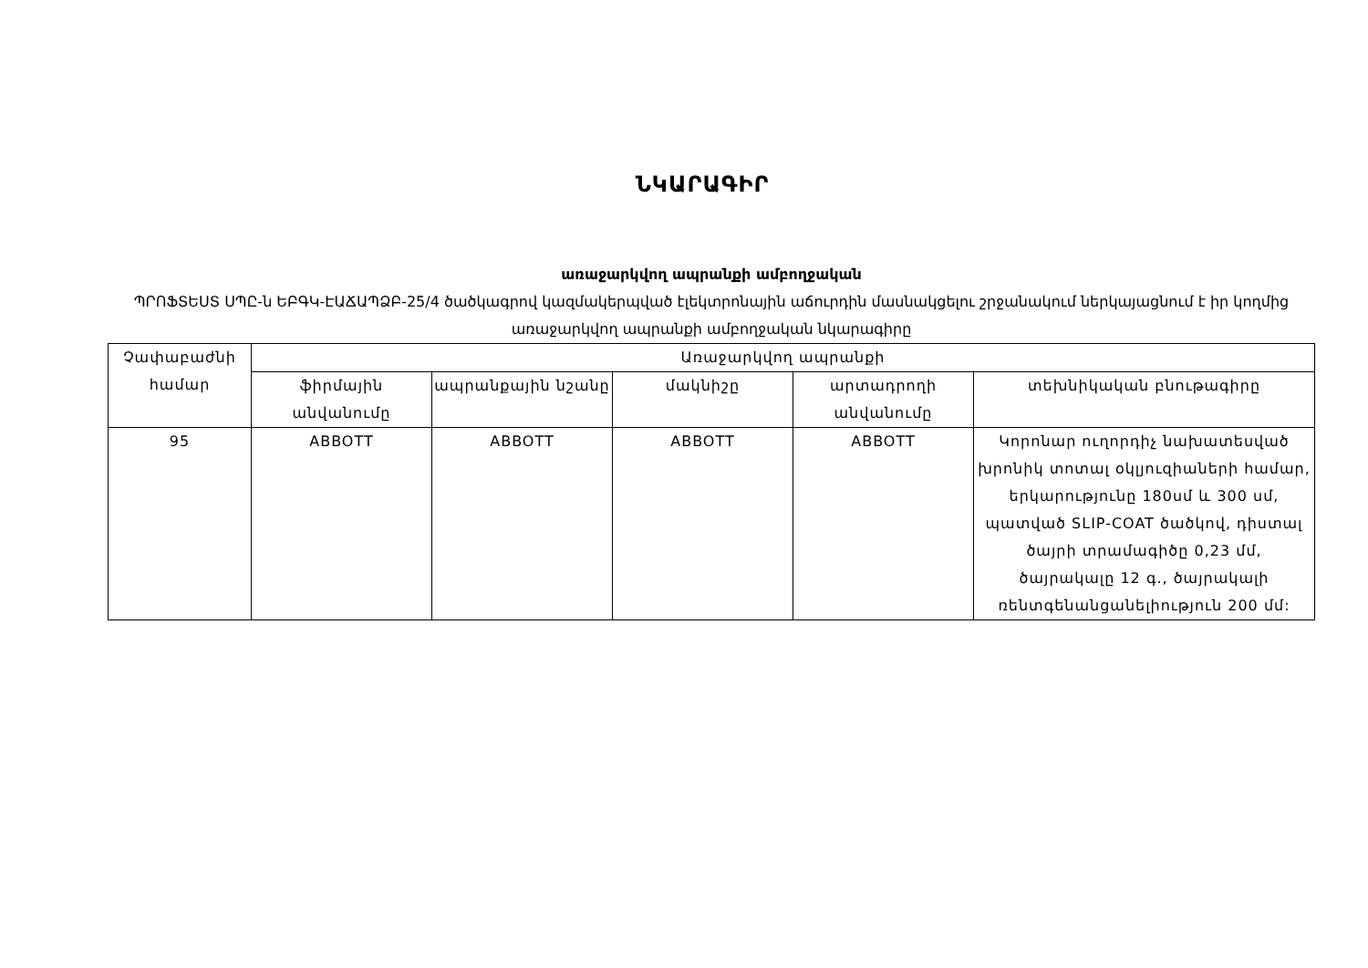ՆԿԱՐԱԳԻՐ
առաջարկվող ապրանքի ամբողջական
ՊՐՈՖՏԵՍՏ ՍՊԸ-ն ԵԲԳԿ-ԷԱՃԱՊՁԲ-25/4 ծածկագրով կազմակերպված էլեկտրոնային աճուրդին մասնակցելու շրջանակում ներկայացնում է իր կողմից առաջարկվող ապրանքի ամբողջական նկարագիրը
| Չափաբաժնի համար | Առաջարկվող ապրանքի | | | | |
| --- | --- | --- | --- | --- | --- |
| | ֆիրմային անվանումը | ապրանքային նշանը | մակնիշը | արտադրողի անվանումը | տեխնիկական բնութագիրը |
| 95 | ABBOTT | ABBOTT | ABBOTT | ABBOTT | Կորոնար ուղորդիչ նախատեսված խրոնիկ տոտալ օկլյուզիաների համար, երկարությունը 180սմ և 300 սմ, պատված SLIP-COAT ծածկով, դիստալ ծայրի տրամագիծը 0,23 մմ, ծայրակալը 12 գ., ծայրակալի ռենտգենանցանելիություն 200 մմ: |